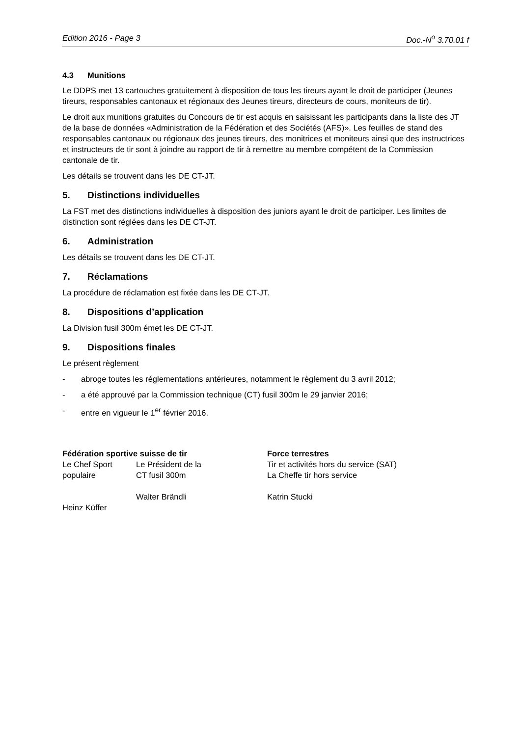Edition 2016 - Page 3 Doc.-N<sup>o</sup> 3.70.01 f
4.3 Munitions
Le DDPS met 13 cartouches gratuitement à disposition de tous les tireurs ayant le droit de participer (Jeunes tireurs, responsables cantonaux et régionaux des Jeunes tireurs, directeurs de cours, moniteurs de tir).
Le droit aux munitions gratuites du Concours de tir est acquis en saisissant les participants dans la liste des JT de la base de données «Administration de la Fédération et des Sociétés (AFS)». Les feuilles de stand des responsables cantonaux ou régionaux des jeunes tireurs, des monitrices et moniteurs ainsi que des instructrices et instructeurs de tir sont à joindre au rapport de tir à remettre au membre compétent de la Commission cantonale de tir.
Les détails se trouvent dans les DE CT-JT.
5. Distinctions individuelles
La FST met des distinctions individuelles à disposition des juniors ayant le droit de participer. Les limites de distinction sont réglées dans les DE CT-JT.
6. Administration
Les détails se trouvent dans les DE CT-JT.
7. Réclamations
La procédure de réclamation est fixée dans les DE CT-JT.
8. Dispositions d’application
La Division fusil 300m émet les DE CT-JT.
9. Dispositions finales
Le présent règlement
- abroge toutes les réglementations antérieures, notamment le règlement du 3 avril 2012;
- a été approuvé par la Commission technique (CT) fusil 300m le 29 janvier 2016;
- entre en vigueur le 1<sup>er</sup> février 2016.
Fédération sportive suisse de tir
Le Chef Sport populaire
Heinz Küffer
Le Président de la
CT fusil 300m
Walter Brändli
Force terrestres
Tir et activités hors du service (SAT)
La Cheffe tir hors service
Katrin Stucki